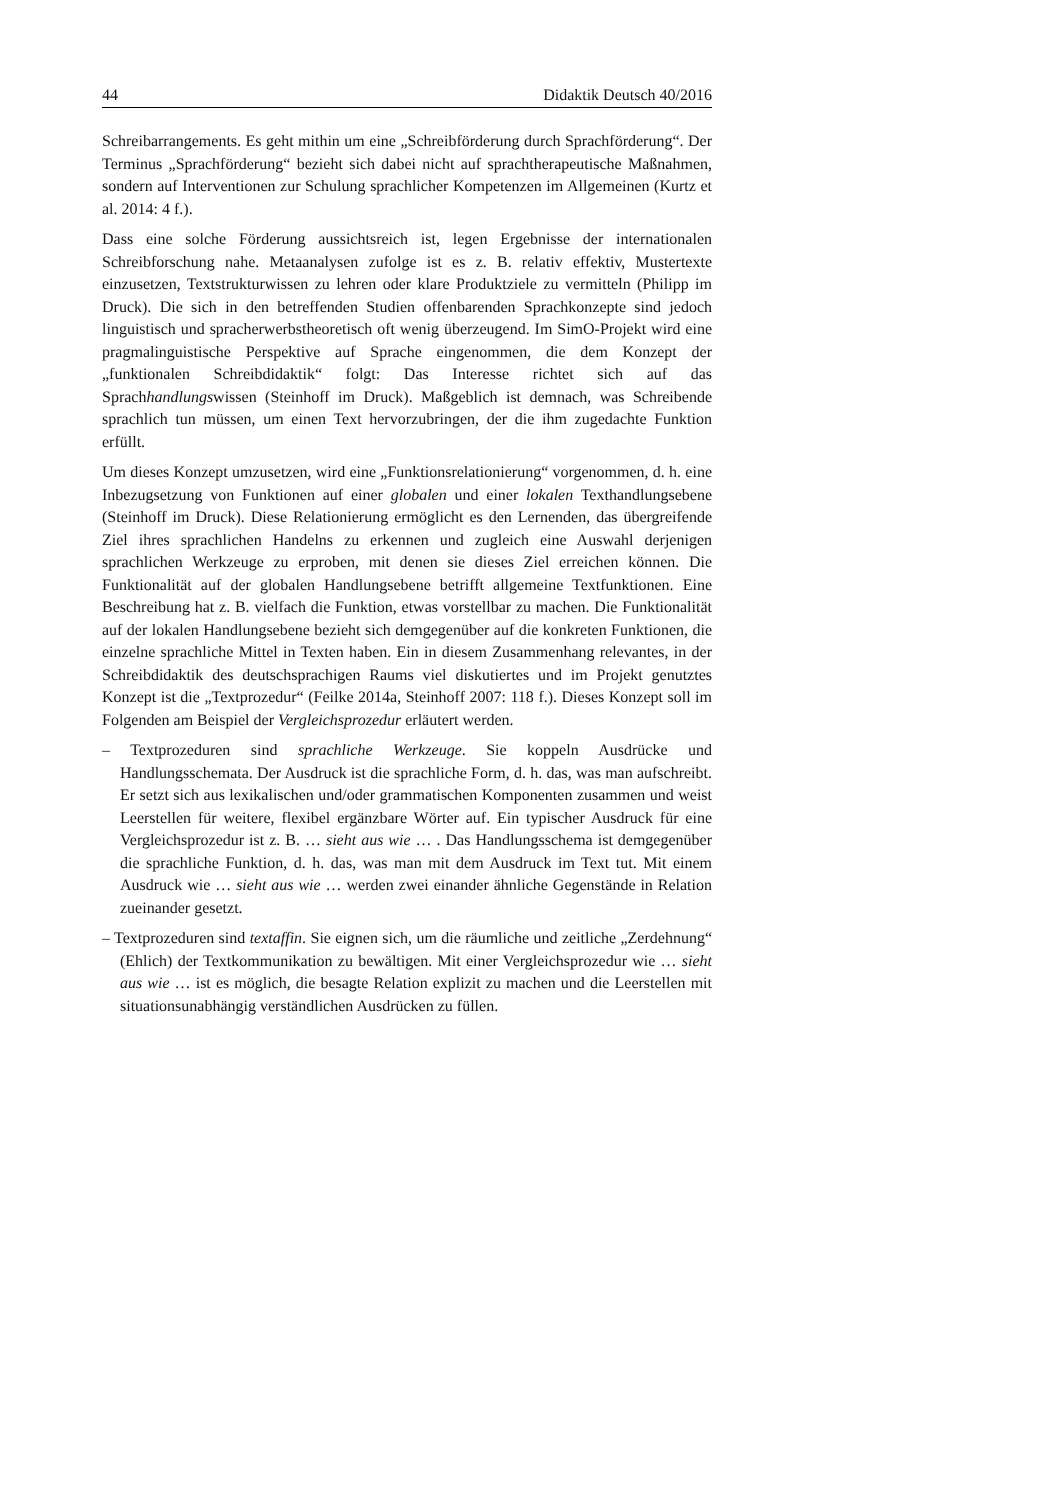44 Didaktik Deutsch 40/2016
Schreibarrangements. Es geht mithin um eine „Schreibförderung durch Sprachförderung“. Der Terminus „Sprachförderung“ bezieht sich dabei nicht auf sprachtherapeutische Maßnahmen, sondern auf Interventionen zur Schulung sprachlicher Kompetenzen im Allgemeinen (Kurtz et al. 2014: 4 f.).
Dass eine solche Förderung aussichtsreich ist, legen Ergebnisse der internationalen Schreibforschung nahe. Metaanalysen zufolge ist es z. B. relativ effektiv, Mustertexte einzusetzen, Textstrukturwissen zu lehren oder klare Produktziele zu vermitteln (Philipp im Druck). Die sich in den betreffenden Studien offenbarenden Sprachkonzepte sind jedoch linguistisch und spracherwerbstheoretisch oft wenig überzeugend. Im SimO-Projekt wird eine pragmalinguistische Perspektive auf Sprache eingenommen, die dem Konzept der „funktionalen Schreibdidaktik“ folgt: Das Interesse richtet sich auf das Sprachhandlungswissen (Steinhoff im Druck). Maßgeblich ist demnach, was Schreibende sprachlich tun müssen, um einen Text hervorzubringen, der die ihm zugedachte Funktion erfüllt.
Um dieses Konzept umzusetzen, wird eine „Funktionsrelationierung“ vorgenommen, d. h. eine Inbezugsetzung von Funktionen auf einer globalen und einer lokalen Texthandlungsebene (Steinhoff im Druck). Diese Relationierung ermöglicht es den Lernenden, das übergreifende Ziel ihres sprachlichen Handelns zu erkennen und zugleich eine Auswahl derjenigen sprachlichen Werkzeuge zu erproben, mit denen sie dieses Ziel erreichen können. Die Funktionalität auf der globalen Handlungsebene betrifft allgemeine Textfunktionen. Eine Beschreibung hat z. B. vielfach die Funktion, etwas vorstellbar zu machen. Die Funktionalität auf der lokalen Handlungsebene bezieht sich demgegenüber auf die konkreten Funktionen, die einzelne sprachliche Mittel in Texten haben. Ein in diesem Zusammenhang relevantes, in der Schreibdidaktik des deutschsprachigen Raums viel diskutiertes und im Projekt genutztes Konzept ist die „Textprozedur“ (Feilke 2014a, Steinhoff 2007: 118 f.). Dieses Konzept soll im Folgenden am Beispiel der Vergleichsprozedur erläutert werden.
– Textprozeduren sind sprachliche Werkzeuge. Sie koppeln Ausdrücke und Handlungsschemata. Der Ausdruck ist die sprachliche Form, d. h. das, was man aufschreibt. Er setzt sich aus lexikalischen und/oder grammatischen Komponenten zusammen und weist Leerstellen für weitere, flexibel ergänzbare Wörter auf. Ein typischer Ausdruck für eine Vergleichsprozedur ist z. B. … sieht aus wie … . Das Handlungsschema ist demgegenüber die sprachliche Funktion, d. h. das, was man mit dem Ausdruck im Text tut. Mit einem Ausdruck wie … sieht aus wie … werden zwei einander ähnliche Gegenstände in Relation zueinander gesetzt.
– Textprozeduren sind textaffin. Sie eignen sich, um die räumliche und zeitliche „Zerdehnung“ (Ehlich) der Textkommunikation zu bewältigen. Mit einer Vergleichsprozedur wie … sieht aus wie … ist es möglich, die besagte Relation explizit zu machen und die Leerstellen mit situationsunabhängig verständlichen Ausdrücken zu füllen.